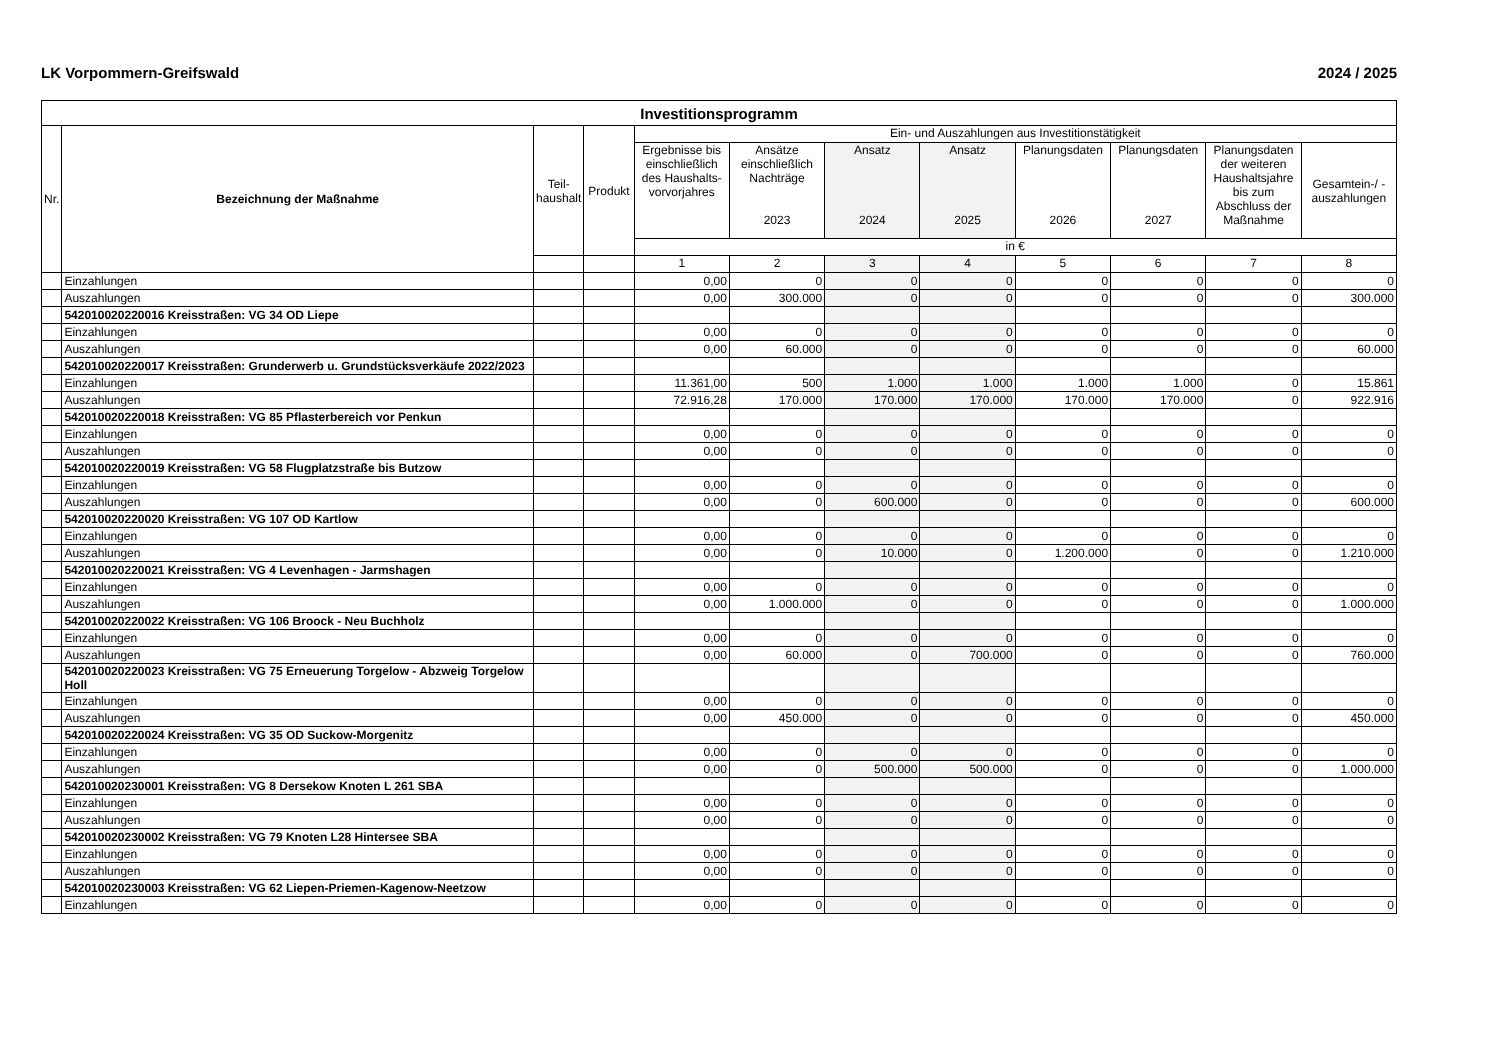LK Vorpommern-Greifswald 2024 / 2025
| Investitionsprogramm | | | | | | | | | | | |
| --- | --- | --- | --- | --- | --- | --- | --- | --- | --- | --- | --- |
| Nr. | Bezeichnung der Maßnahme | Teil- haushalt | Produkt | Ein- und Auszahlungen aus Investitionstätigkeit | | | | | | | |
| | | | | Ergebnisse bis einschließlich des Haushalts-vorvorjahres | Ansätze einschließlich Nachträge 2023 | Ansatz 2024 | Ansatz 2025 | Planungsdaten 2026 | Planungsdaten 2027 | Planungsdaten der weiteren Haushaltsjahre bis zum Abschluss der Maßnahme | Gesamtein-/ -auszahlungen |
| | | | | in € | | | | | | | |
| | | | | 1 | 2 | 3 | 4 | 5 | 6 | 7 | 8 |
| | Einzahlungen | | | 0,00 | 0 | 0 | 0 | 0 | 0 | 0 | 0 |
| | Auszahlungen | | | 0,00 | 300.000 | 0 | 0 | 0 | 0 | 0 | 300.000 |
| | 542010020220016 Kreisstraßen: VG 34 OD Liepe | | | | | | | | | | |
| | Einzahlungen | | | 0,00 | 0 | 0 | 0 | 0 | 0 | 0 | 0 |
| | Auszahlungen | | | 0,00 | 60.000 | 0 | 0 | 0 | 0 | 0 | 60.000 |
| | 542010020220017 Kreisstraßen: Grunderwerb u. Grundstücksverkäufe 2022/2023 | | | | | | | | | | |
| | Einzahlungen | | | 11.361,00 | 500 | 1.000 | 1.000 | 1.000 | 1.000 | 0 | 15.861 |
| | Auszahlungen | | | 72.916,28 | 170.000 | 170.000 | 170.000 | 170.000 | 170.000 | 0 | 922.916 |
| | 542010020220018 Kreisstraßen: VG 85 Pflasterbereich vor Penkun | | | | | | | | | | |
| | Einzahlungen | | | 0,00 | 0 | 0 | 0 | 0 | 0 | 0 | 0 |
| | Auszahlungen | | | 0,00 | 0 | 0 | 0 | 0 | 0 | 0 | 0 |
| | 542010020220019 Kreisstraßen: VG 58 Flugplatzstraße bis Butzow | | | | | | | | | | |
| | Einzahlungen | | | 0,00 | 0 | 0 | 0 | 0 | 0 | 0 | 0 |
| | Auszahlungen | | | 0,00 | 0 | 600.000 | 0 | 0 | 0 | 0 | 600.000 |
| | 542010020220020 Kreisstraßen: VG 107 OD Kartlow | | | | | | | | | | |
| | Einzahlungen | | | 0,00 | 0 | 0 | 0 | 0 | 0 | 0 | 0 |
| | Auszahlungen | | | 0,00 | 0 | 10.000 | 0 | 1.200.000 | 0 | 0 | 1.210.000 |
| | 542010020220021 Kreisstraßen: VG 4 Levenhagen - Jarmshagen | | | | | | | | | | |
| | Einzahlungen | | | 0,00 | 0 | 0 | 0 | 0 | 0 | 0 | 0 |
| | Auszahlungen | | | 0,00 | 1.000.000 | 0 | 0 | 0 | 0 | 0 | 1.000.000 |
| | 542010020220022 Kreisstraßen: VG 106 Broock - Neu Buchholz | | | | | | | | | | |
| | Einzahlungen | | | 0,00 | 0 | 0 | 0 | 0 | 0 | 0 | 0 |
| | Auszahlungen | | | 0,00 | 60.000 | 0 | 700.000 | 0 | 0 | 0 | 760.000 |
| | 542010020220023 Kreisstraßen: VG 75 Erneuerung Torgelow - Abzweig Torgelow Holl | | | | | | | | | | |
| | Einzahlungen | | | 0,00 | 0 | 0 | 0 | 0 | 0 | 0 | 0 |
| | Auszahlungen | | | 0,00 | 450.000 | 0 | 0 | 0 | 0 | 0 | 450.000 |
| | 542010020220024 Kreisstraßen: VG 35 OD Suckow-Morgenitz | | | | | | | | | | |
| | Einzahlungen | | | 0,00 | 0 | 0 | 0 | 0 | 0 | 0 | 0 |
| | Auszahlungen | | | 0,00 | 0 | 500.000 | 500.000 | 0 | 0 | 0 | 1.000.000 |
| | 542010020230001 Kreisstraßen: VG 8 Dersekow Knoten L 261 SBA | | | | | | | | | | |
| | Einzahlungen | | | 0,00 | 0 | 0 | 0 | 0 | 0 | 0 | 0 |
| | Auszahlungen | | | 0,00 | 0 | 0 | 0 | 0 | 0 | 0 | 0 |
| | 542010020230002 Kreisstraßen: VG 79 Knoten L28 Hintersee SBA | | | | | | | | | | |
| | Einzahlungen | | | 0,00 | 0 | 0 | 0 | 0 | 0 | 0 | 0 |
| | Auszahlungen | | | 0,00 | 0 | 0 | 0 | 0 | 0 | 0 | 0 |
| | 542010020230003 Kreisstraßen: VG 62 Liepen-Priemen-Kagenow-Neetzow | | | | | | | | | | |
| | Einzahlungen | | | 0,00 | 0 | 0 | 0 | 0 | 0 | 0 | 0 |